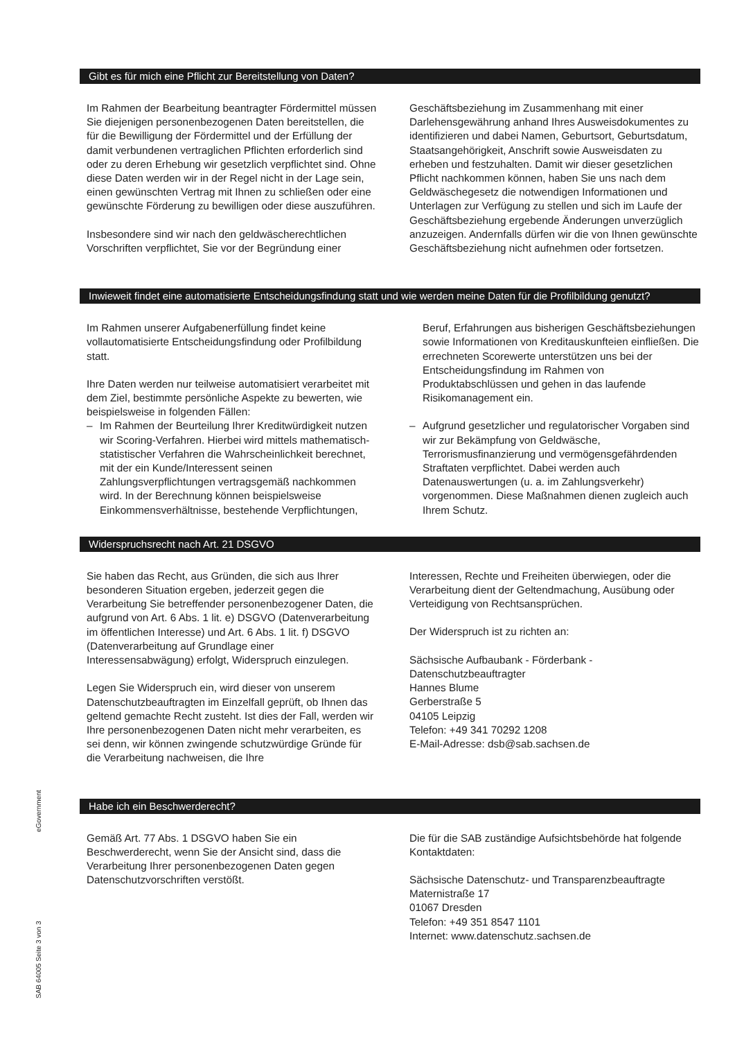Gibt es für mich eine Pflicht zur Bereitstellung von Daten?
Im Rahmen der Bearbeitung beantragter Fördermittel müssen Sie diejenigen personenbezogenen Daten bereitstellen, die für die Bewilligung der Fördermittel und der Erfüllung der damit verbundenen vertraglichen Pflichten erforderlich sind oder zu deren Erhebung wir gesetzlich verpflichtet sind. Ohne diese Daten werden wir in der Regel nicht in der Lage sein, einen gewünschten Vertrag mit Ihnen zu schließen oder eine gewünschte Förderung zu bewilligen oder diese auszuführen.
Insbesondere sind wir nach den geldwäscherechtlichen Vorschriften verpflichtet, Sie vor der Begründung einer
Geschäftsbeziehung im Zusammenhang mit einer Darlehensgewährung anhand Ihres Ausweisdokumentes zu identifizieren und dabei Namen, Geburtsort, Geburtsdatum, Staatsangehörigkeit, Anschrift sowie Ausweisdaten zu erheben und festzuhalten. Damit wir dieser gesetzlichen Pflicht nachkommen können, haben Sie uns nach dem Geldwäschegesetz die notwendigen Informationen und Unterlagen zur Verfügung zu stellen und sich im Laufe der Geschäftsbeziehung ergebende Änderungen unverzüglich anzuzeigen. Andernfalls dürfen wir die von Ihnen gewünschte Geschäftsbeziehung nicht aufnehmen oder fortsetzen.
Inwieweit findet eine automatisierte Entscheidungsfindung statt und wie werden meine Daten für die Profilbildung genutzt?
Im Rahmen unserer Aufgabenerfüllung findet keine vollautomatisierte Entscheidungsfindung oder Profilbildung statt.
Ihre Daten werden nur teilweise automatisiert verarbeitet mit dem Ziel, bestimmte persönliche Aspekte zu bewerten, wie beispielsweise in folgenden Fällen:
– Im Rahmen der Beurteilung Ihrer Kreditwürdigkeit nutzen wir Scoring-Verfahren. Hierbei wird mittels mathematisch-statistischer Verfahren die Wahrscheinlichkeit berechnet, mit der ein Kunde/Interessent seinen Zahlungsverpflichtungen vertragsgemäß nachkommen wird. In der Berechnung können beispielsweise Einkommensverhältnisse, bestehende Verpflichtungen,
Beruf, Erfahrungen aus bisherigen Geschäftsbeziehungen sowie Informationen von Kreditauskunfteien einfließen. Die errechneten Scorewerte unterstützen uns bei der Entscheidungsfindung im Rahmen von Produktabschlüssen und gehen in das laufende Risikomanagement ein.
– Aufgrund gesetzlicher und regulatorischer Vorgaben sind wir zur Bekämpfung von Geldwäsche, Terrorismusfinanzierung und vermögensgefährdenden Straftaten verpflichtet. Dabei werden auch Datenauswertungen (u. a. im Zahlungsverkehr) vorgenommen. Diese Maßnahmen dienen zugleich auch Ihrem Schutz.
Widerspruchsrecht nach Art. 21 DSGVO
Sie haben das Recht, aus Gründen, die sich aus Ihrer besonderen Situation ergeben, jederzeit gegen die Verarbeitung Sie betreffender personenbezogener Daten, die aufgrund von Art. 6 Abs. 1 lit. e) DSGVO (Datenverarbeitung im öffentlichen Interesse) und Art. 6 Abs. 1 lit. f) DSGVO (Datenverarbeitung auf Grundlage einer Interessensabwägung) erfolgt, Widerspruch einzulegen.
Legen Sie Widerspruch ein, wird dieser von unserem Datenschutzbeauftragten im Einzelfall geprüft, ob Ihnen das geltend gemachte Recht zusteht. Ist dies der Fall, werden wir Ihre personenbezogenen Daten nicht mehr verarbeiten, es sei denn, wir können zwingende schutzwürdige Gründe für die Verarbeitung nachweisen, die Ihre
Interessen, Rechte und Freiheiten überwiegen, oder die Verarbeitung dient der Geltendmachung, Ausübung oder Verteidigung von Rechtsansprüchen.
Der Widerspruch ist zu richten an:
Sächsische Aufbaubank - Förderbank -
Datenschutzbeauftragter
Hannes Blume
Gerberstraße 5
04105 Leipzig
Telefon: +49 341 70292 1208
E-Mail-Adresse: dsb@sab.sachsen.de
Habe ich ein Beschwerderecht?
Gemäß Art. 77 Abs. 1 DSGVO haben Sie ein Beschwerderecht, wenn Sie der Ansicht sind, dass die Verarbeitung Ihrer personenbezogenen Daten gegen Datenschutzvorschriften verstößt.
Die für die SAB zuständige Aufsichtsbehörde hat folgende Kontaktdaten:
Sächsische Datenschutz- und Transparenzbeauftragte
Maternistraße 17
01067 Dresden
Telefon: +49 351 8547 1101
Internet: www.datenschutz.sachsen.de
eGovernment
SAB 64005 Seite 3 von 3